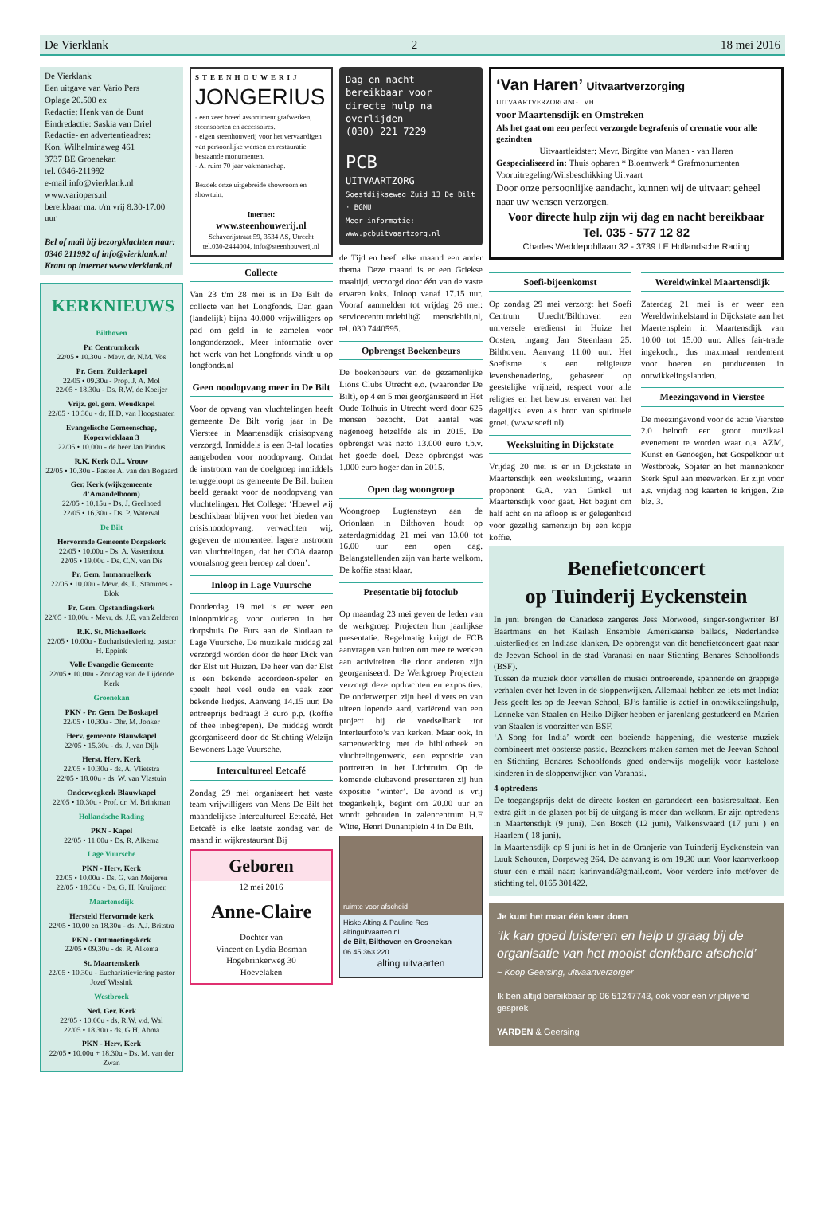De Vierklank 2 18 mei 2016
De Vierklank
Een uitgave van Vario Pers
Oplage 20.500 ex
Redactie: Henk van de Bunt
Eindredactie: Saskia van Driel
Redactie- en advertentieadres:
Kon. Wilhelminaweg 461
3737 BE Groenekan
tel. 0346-211992
e-mail info@vierklank.nl
www.variopers.nl
bereikbaar ma. t/m vrij 8.30-17.00 uur
Bel of mail bij bezorgklachten naar: 0346 211992 of info@vierklank.nl Krant op internet www.vierklank.nl
KERKNIEUWS
Bilthoven
Pr. Centrumkerk
22/05 • 10.30u - Mevr. dr. N.M. Vos
Pr. Gem. Zuiderkapel
22/05 • 09.30u - Prop. J. A. Mol
22/05 • 18.30u - Ds. R.W. de Koeijer
Vrijz. gel. gem. Woudkapel
22/05 • 10.30u - dr. H.D. van Hoogstraten
Evangelische Gemeenschap, Koperwieklaan 3
22/05 • 10.00u - de heer Jan Pindus
R.K. Kerk O.L. Vrouw
22/05 • 10.30u - Pastor A. van den Bogaard
Ger. Kerk (wijkgemeente d’Amandelboom)
22/05 • 10.15u - Ds. J. Geelhoed
22/05 • 16.30u - Ds. P. Waterval
De Bilt
Hervormde Gemeente Dorpskerk
22/05 • 10.00u - Ds. A. Vastenhout
22/05 • 19.00u - Ds. C.N. van Dis
Pr. Gem. Immanuelkerk
22/05 • 10.00u - Mevr. ds. L. Stammes - Blok
Pr. Gem. Opstandingskerk
22/05 • 10.00u - Mevr. ds. J.E. van Zelderen
R.K. St. Michaelkerk
22/05 • 10.00u - Eucharistieviering, pastor H. Eppink
Volle Evangelie Gemeente
22/05 • 10.00u - Zondag van de Lijdende Kerk
Groenekan
PKN - Pr. Gem. De Boskapel
22/05 • 10.30u - Dhr. M. Jonker
Herv. gemeente Blauwkapel
22/05 • 15.30u - ds. J. van Dijk
Herst. Herv. Kerk
22/05 • 10.30u - ds. A. Vlietstra
22/05 • 18.00u - ds. W. van Vlastuin
Onderwegkerk Blauwkapel
22/05 • 10.30u - Prof. dr. M. Brinkman
Hollandsche Rading
PKN - Kapel
22/05 • 11.00u - Ds. R. Alkema
Lage Vuursche
PKN - Herv. Kerk
22/05 • 10.00u - Ds. G. van Meijeren
22/05 • 18.30u - Ds. G. H. Kruijmer.
Maartensdijk
Hersteld Hervormde kerk
22/05 • 10.00 en 18.30u - ds. A.J. Britstra
PKN - Ontmoetingskerk
22/05 • 09.30u - ds. R. Alkema
St. Maartenskerk
22/05 • 10.30u - Eucharistieviering pastor Jozef Wissink
Westbroek
Ned. Ger. Kerk
22/05 • 10.00u - ds. R.W. v.d. Wal
22/05 • 18.30u - ds. G.H. Abma
PKN - Herv. Kerk
22/05 • 10.00u + 18.30u - Ds. M. van der Zwan
STEENHOUWERIJ
JONGERIUS
- een zeer breed assortiment grafwerken, steensoorten en accessoires.
- eigen steenhouwerij voor het vervaardigen van persoonlijke wensen en restauratie bestaande monumenten.
- Al ruim 70 jaar vakmanschap.
Bezoek onze uitgebreide showroom en showtuin.
Internet:
www.steenhouwerij.nl
Schaverijstraat 59, 3534 AS, Utrecht
tel.030-2444004, info@steenhouwerij.nl
Collecte
Van 23 t/m 28 mei is in De Bilt de collecte van het Longfonds. Dan gaan (landelijk) bijna 40.000 vrijwilligers op pad om geld in te zamelen voor longonderzoek. Meer informatie over het werk van het Longfonds vindt u op longfonds.nl
Geen noodopvang meer in De Bilt
Voor de opvang van vluchtelingen heeft gemeente De Bilt vorig jaar in De Vierstee in Maartensdijk crisisopvang verzorgd. Inmiddels is een 3-tal locaties aangeboden voor noodopvang. Omdat de instroom van de doelgroep inmiddels teruggeloopt os gemeente De Bilt buiten beeld geraakt voor de noodopvang van vluchtelingen. Het College: ‘Hoewel wij beschikbaar blijven voor het bieden van crisisnoodopvang, verwachten wij, gegeven de momenteel lagere instroom van vluchtelingen, dat het COA daarop vooralsnog geen beroep zal doen’.
Inloop in Lage Vuursche
Donderdag 19 mei is er weer een inloopmiddag voor ouderen in het dorpshuis De Furs aan de Slotlaan te Lage Vuursche. De muzikale middag zal verzorgd worden door de heer Dick van der Elst uit Huizen. De heer van der Elst is een bekende accordeon-speler en speelt heel veel oude en vaak zeer bekende liedjes. Aanvang 14.15 uur. De entreeprijs bedraagt 3 euro p.p. (koffie of thee inbegrepen). De middag wordt georganiseerd door de Stichting Welzijn Bewoners Lage Vuursche.
Intercultureel Eetcafé
Zondag 29 mei organiseert het vaste team vrijwilligers van Mens De Bilt het maandelijkse Intercultureel Eetcafé. Het Eetcafé is elke laatste zondag van de maand in wijkrestaurant Bij
Geboren
12 mei 2016
Anne-Claire
Dochter van
Vincent en Lydia Bosman
Hogebrinkerweg 30
Hoevelaken
Dag en nacht bereikbaar voor directe hulp na overlijden
(030) 221 7229
PCB
UITVAARTZORG
Soestdijkseweg Zuid 13 De Bilt · BGNU
Meer informatie: www.pcbuitvaartzorg.nl
de Tijd en heeft elke maand een ander thema. Deze maand is er een Griekse maaltijd, verzorgd door één van de vaste ervaren koks. Inloop vanaf 17.15 uur. Vooraf aanmelden tot vrijdag 26 mei: servicecentrumdebilt@ mensdebilt.nl, tel. 030 7440595.
Opbrengst Boekenbeurs
De boekenbeurs van de gezamenlijke Lions Clubs Utrecht e.o. (waaronder De Bilt), op 4 en 5 mei georganiseerd in Het Oude Tolhuis in Utrecht werd door 625 mensen bezocht. Dat aantal was nagenoeg hetzelfde als in 2015. De opbrengst was netto 13.000 euro t.b.v. het goede doel. Deze opbrengst was 1.000 euro hoger dan in 2015.
Open dag woongroep
Woongroep Lugtensteyn aan de Orionlaan in Bilthoven houdt op zaterdagmiddag 21 mei van 13.00 tot 16.00 uur een open dag. Belangstellenden zijn van harte welkom. De koffie staat klaar.
Presentatie bij fotoclub
Op maandag 23 mei geven de leden van de werkgroep Projecten hun jaarlijkse presentatie. Regelmatig krijgt de FCB aanvragen van buiten om mee te werken aan activiteiten die door anderen zijn georganiseerd. De Werkgroep Projecten verzorgt deze opdrachten en exposities. De onderwerpen zijn heel divers en van uiteen lopende aard, variërend van een project bij de voedselbank tot interieurfoto’s van kerken. Maar ook, in samenwerking met de bibliotheek en vluchtelingenwerk, een expositie van portretten in het Lichtruim. Op de komende clubavond presenteren zij hun expositie ‘winter’. De avond is vrij toegankelijk, begint om 20.00 uur en wordt gehouden in zalencentrum H.F Witte, Henri Dunantplein 4 in De Bilt.
ruimte voor afscheid
Hiske Alting & Pauline Res
altinguitvaarten.nl
de Bilt, Bilthoven en Groenekan
06 45 363 220
alting uitvaarten
‘Van Haren’ Uitvaartverzorging
UITVAARTVERZORGING · VH
voor Maartensdijk en Omstreken
Als het gaat om een perfect verzorgde begrafenis of crematie voor alle gezindten
Uitvaartleidster: Mevr. Birgitte van Manen - van HarenGespecialiseerd in: Thuis opbaren * Bloemwerk * Grafmonumenten Vooruitregeling/Wilsbeschikking Uitvaart
Door onze persoonlijke aandacht, kunnen wij de uitvaart geheel naar uw wensen verzorgen. Voor directe hulp zijn wij dag en nacht bereikbaar
Tel. 035 - 577 12 82
Charles Weddepohllaan 32 - 3739 LE Hollandsche Rading
Soefi-bijeenkomst
Op zondag 29 mei verzorgt het Soefi Centrum Utrecht/Bilthoven een universele eredienst in Huize het Oosten, ingang Jan Steenlaan 25. Bilthoven. Aanvang 11.00 uur. Het Soefisme is een religieuze levensbenadering, gebaseerd op geestelijke vrijheid, respect voor alle religies en het bewust ervaren van het dagelijks leven als bron van spirituele groei. (www.soefi.nl)
Weeksluiting in Dijckstate
Vrijdag 20 mei is er in Dijckstate in Maartensdijk een weeksluiting, waarin proponent G.A. van Ginkel uit Maartensdijk voor gaat. Het begint om half acht en na afloop is er gelegenheid voor gezellig samenzijn bij een kopje koffie.
Wereldwinkel Maartensdijk
Zaterdag 21 mei is er weer een Wereldwinkelstand in Dijckstate aan het Maertensplein in Maartensdijk van 10.00 tot 15.00 uur. Alles fair-trade ingekocht, dus maximaal rendement voor boeren en producenten in ontwikkelingslanden.
Meezingavond in Vierstee
De meezingavond voor de actie Vierstee 2.0 belooft een groot muzikaal evenement te worden waar o.a. AZM, Kunst en Genoegen, het Gospelkoor uit Westbroek, Sojater en het mannenkoor Sterk Spul aan meewerken. Er zijn voor a.s. vrijdag nog kaarten te krijgen. Zie blz. 3.
Benefietconcert
op Tuinderij Eyckenstein
In juni brengen de Canadese zangeres Jess Morwood, singer-songwriter BJ Baartmans en het Kailash Ensemble Amerikaanse ballads, Nederlandse luisterliedjes en Indiase klanken. De opbrengst van dit benefietconcert gaat naar de Jeevan School in de stad Varanasi en naar Stichting Benares Schoolfonds (BSF).
Tussen de muziek door vertellen de musici ontroerende, spannende en grappige verhalen over het leven in de sloppenwijken. Allemaal hebben ze iets met India: Jess geeft les op de Jeevan School, BJ’s familie is actief in ontwikkelingshulp, Lenneke van Staalen en Heiko Dijker hebben er jarenlang gestudeerd en Marien van Staalen is voorzitter van BSF.
‘A Song for India’ wordt een boeiende happening, die westerse muziek combineert met oosterse passie. Bezoekers maken samen met de Jeevan School en Stichting Benares Schoolfonds goed onderwijs mogelijk voor kasteloze kinderen in de sloppenwijken van Varanasi.
4 optredens
De toegangsprijs dekt de directe kosten en garandeert een basisresultaat. Een extra gift in de glazen pot bij de uitgang is meer dan welkom. Er zijn optredens in Maartensdijk (9 juni), Den Bosch (12 juni), Valkenswaard (17 juni ) en Haarlem ( 18 juni).
In Maartensdijk op 9 juni is het in de Oranjerie van Tuinderij Eyckenstein van Luuk Schouten, Dorpsweg 264. De aanvang is om 19.30 uur. Voor kaartverkoop stuur een e-mail naar: karinvand@gmail.com. Voor verdere info met/over de stichting tel. 0165 301422.
Je kunt het maar één keer doen
‘Ik kan goed luisteren en help u graag bij de organisatie van het mooist denkbare afscheid’
~ Koop Geersing, uitvaartverzorger
Ik ben altijd bereikbaar op 06 51247743, ook voor een vrijblijvend gesprek
YARDEN & Geersing